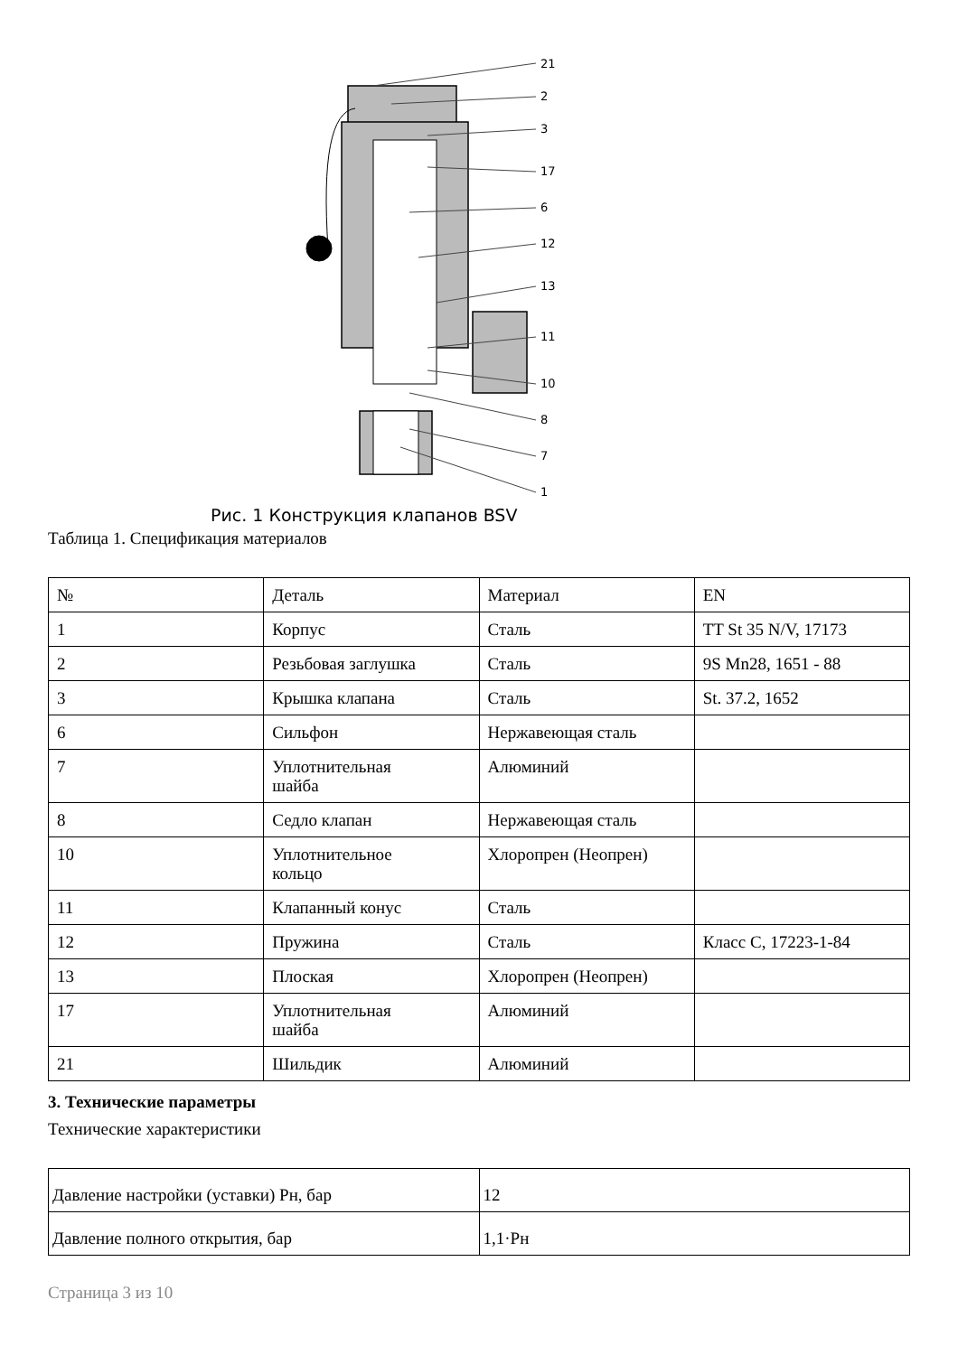21
2
3
17
6
12
13
11
10
8
7
1
Рис. 1 Конструкция клапанов BSV
Таблица 1. Спецификация материалов
| № | Деталь | Материал | EN |
| 1 | Корпус | Сталь | TT St 35 N/V, 17173 |
| 2 | Резьбовая заглушка | Сталь | 9S Mn28, 1651 - 88 |
| 3 | Крышка клапана | Сталь | St. 37.2, 1652 |
| 6 | Сильфон | Нержавеющая сталь | |
| 7 | Уплотнительная шайба | Алюминий | |
| 8 | Седло клапан | Нержавеющая сталь | |
| 10 | Уплотнительное кольцо | Хлоропрен (Неопрен) | |
| 11 | Клапанный конус | Сталь | |
| 12 | Пружина | Сталь | Класс C, 17223-1-84 |
| 13 | Плоская | Хлоропрен (Неопрен) | |
| 17 | Уплотнительная шайба | Алюминий | |
| 21 | Шильдик | Алюминий | |
3. Технические параметры
Технические характеристики
| Давление настройки (уставки) Рн, бар | 12 |
| Давление полного открытия, бар | 1,1·Рн |
Страница 3 из 10